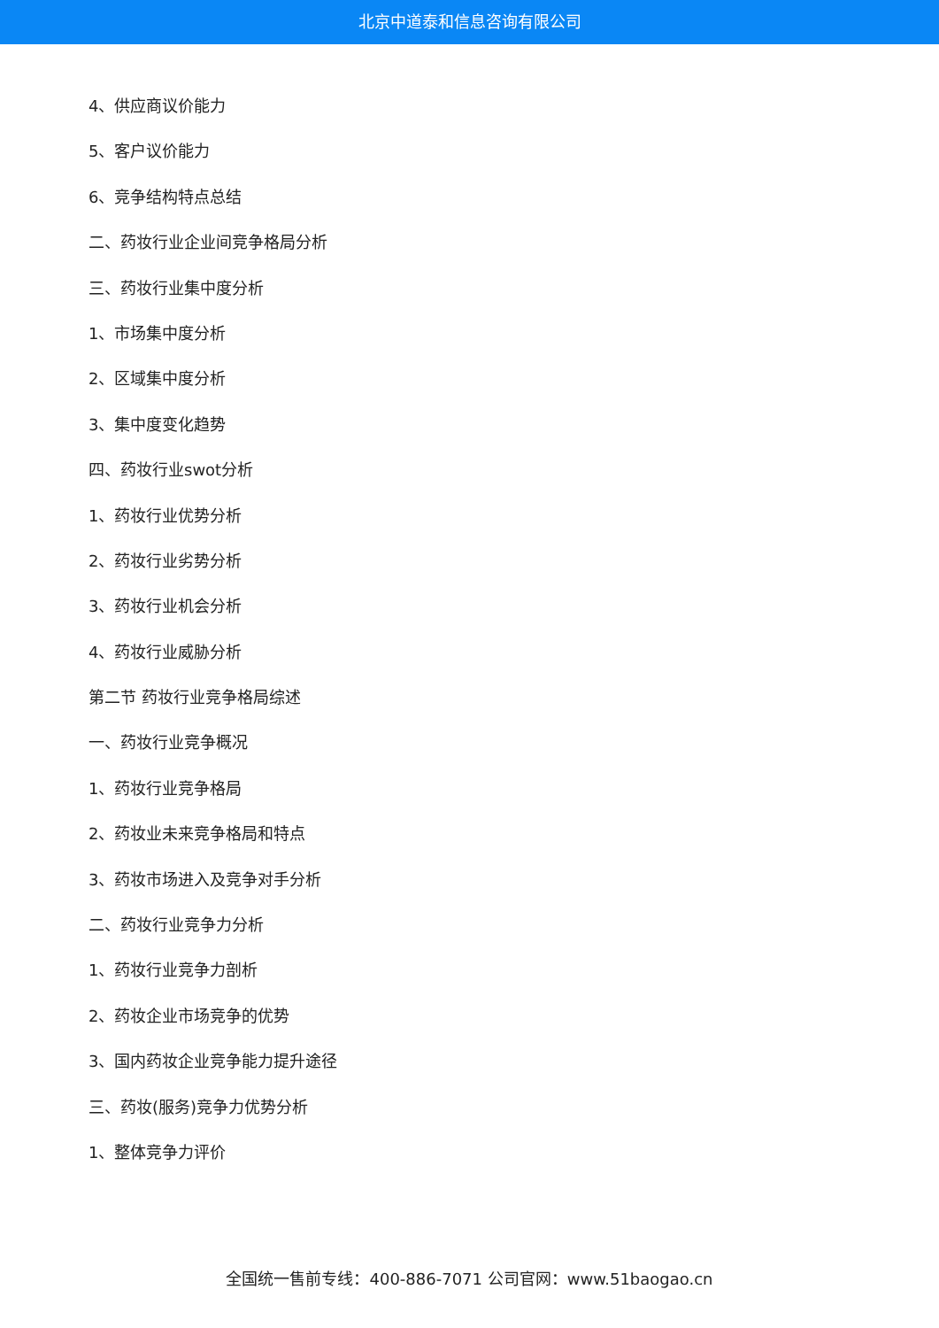北京中道泰和信息咨询有限公司
4、供应商议价能力
5、客户议价能力
6、竞争结构特点总结
二、药妆行业企业间竞争格局分析
三、药妆行业集中度分析
1、市场集中度分析
2、区域集中度分析
3、集中度变化趋势
四、药妆行业swot分析
1、药妆行业优势分析
2、药妆行业劣势分析
3、药妆行业机会分析
4、药妆行业威胁分析
第二节 药妆行业竞争格局综述
一、药妆行业竞争概况
1、药妆行业竞争格局
2、药妆业未来竞争格局和特点
3、药妆市场进入及竞争对手分析
二、药妆行业竞争力分析
1、药妆行业竞争力剖析
2、药妆企业市场竞争的优势
3、国内药妆企业竞争能力提升途径
三、药妆(服务)竞争力优势分析
1、整体竞争力评价
全国统一售前专线：400-886-7071 公司官网：www.51baogao.cn